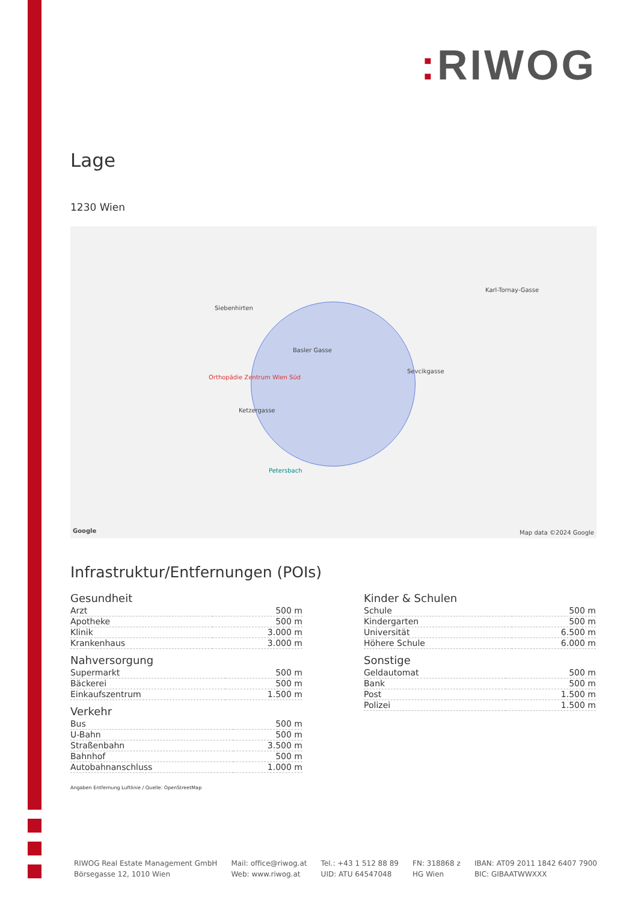: RIWOG
Lage
1230 Wien
Siebenhirten
Orthopädie Zentrum Wien Süd
Basler Gasse
Ketzergasse
Sevcikgasse
Petersbach
Karl-Tornay-Gasse
Google Map data ©2024 Google
Infrastruktur/Entfernungen (POIs)
Gesundheit
| Arzt | 500 m |
| Apotheke | 500 m |
| Klinik | 3.000 m |
| Krankenhaus | 3.000 m |
Nahversorgung
| Supermarkt | 500 m |
| Bäckerei | 500 m |
| Einkaufszentrum | 1.500 m |
Verkehr
| Bus | 500 m |
| U-Bahn | 500 m |
| Straßenbahn | 3.500 m |
| Bahnhof | 500 m |
| Autobahnanschluss | 1.000 m |
Kinder & Schulen
| Schule | 500 m |
| Kindergarten | 500 m |
| Universität | 6.500 m |
| Höhere Schule | 6.000 m |
Sonstige
| Geldautomat | 500 m |
| Bank | 500 m |
| Post | 1.500 m |
| Polizei | 1.500 m |
Angaben Entfernung Luftlinie / Quelle: OpenStreetMap
RIWOG Real Estate Management GmbH
Börsegasse 12, 1010 Wien
Mail: office@riwog.at
Web: www.riwog.at
Tel.: +43 1 512 88 89
UID: ATU 64547048
FN: 318868 z
HG Wien
IBAN: AT09 2011 1842 6407 7900
BIC: GIBAATWWXXX